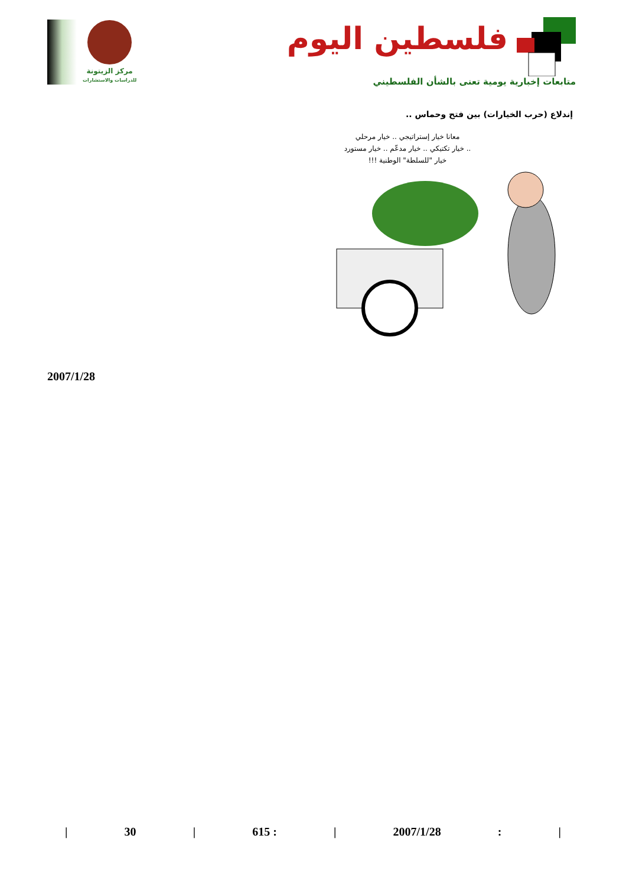مركز الزيتونة
للدراسات والاستشارات
فلسطين اليوم
متابعات إخبارية يومية تعنى بالشأن الفلسطيني
إندلاع (حرب الخيارات) بين فتح وحماس ..
معانا خيار إستراتيجي .. خيار مرحلي
.. خيار تكتيكي .. خيار مدعّم .. خيار مستورد
خيار "للسلطة" الوطنية !!!
2007/1/28
| 30 | 615 : | 2007/1/28: |